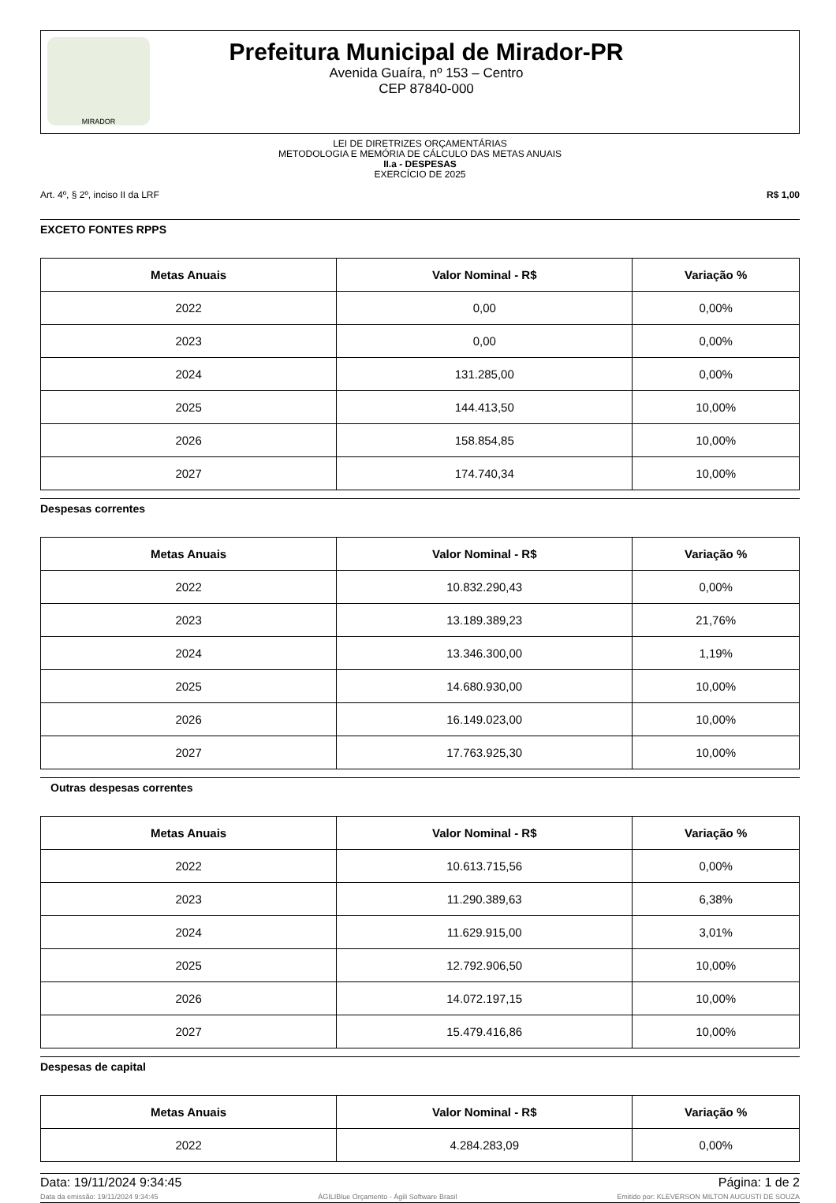MIRADOR
Prefeitura Municipal de Mirador-PR
Avenida Guaíra, nº 153 – Centro
CEP 87840-000
LEI DE DIRETRIZES ORÇAMENTÁRIAS
METODOLOGIA E MEMÓRIA DE CÁLCULO DAS METAS ANUAIS
II.a - DESPESAS
EXERCÍCIO DE 2025
Art. 4º, § 2º, inciso II da LRF R$ 1,00
EXCETO FONTES RPPS
| Metas Anuais | Valor Nominal - R$ | Variação % |
| --- | --- | --- |
| 2022 | 0,00 | 0,00% |
| 2023 | 0,00 | 0,00% |
| 2024 | 131.285,00 | 0,00% |
| 2025 | 144.413,50 | 10,00% |
| 2026 | 158.854,85 | 10,00% |
| 2027 | 174.740,34 | 10,00% |
Despesas correntes
| Metas Anuais | Valor Nominal - R$ | Variação % |
| --- | --- | --- |
| 2022 | 10.832.290,43 | 0,00% |
| 2023 | 13.189.389,23 | 21,76% |
| 2024 | 13.346.300,00 | 1,19% |
| 2025 | 14.680.930,00 | 10,00% |
| 2026 | 16.149.023,00 | 10,00% |
| 2027 | 17.763.925,30 | 10,00% |
Outras despesas correntes
| Metas Anuais | Valor Nominal - R$ | Variação % |
| --- | --- | --- |
| 2022 | 10.613.715,56 | 0,00% |
| 2023 | 11.290.389,63 | 6,38% |
| 2024 | 11.629.915,00 | 3,01% |
| 2025 | 12.792.906,50 | 10,00% |
| 2026 | 14.072.197,15 | 10,00% |
| 2027 | 15.479.416,86 | 10,00% |
Despesas de capital
| Metas Anuais | Valor Nominal - R$ | Variação % |
| --- | --- | --- |
| 2022 | 4.284.283,09 | 0,00% |
Data: 19/11/2024 9:34:45 Página: 1 de 2
Data da emissão: 19/11/2024 9:34:45 ÁGILIBlue Orçamento - Ágili Software Brasil Emitido por: KLEVERSON MILTON AUGUSTI DE SOUZA